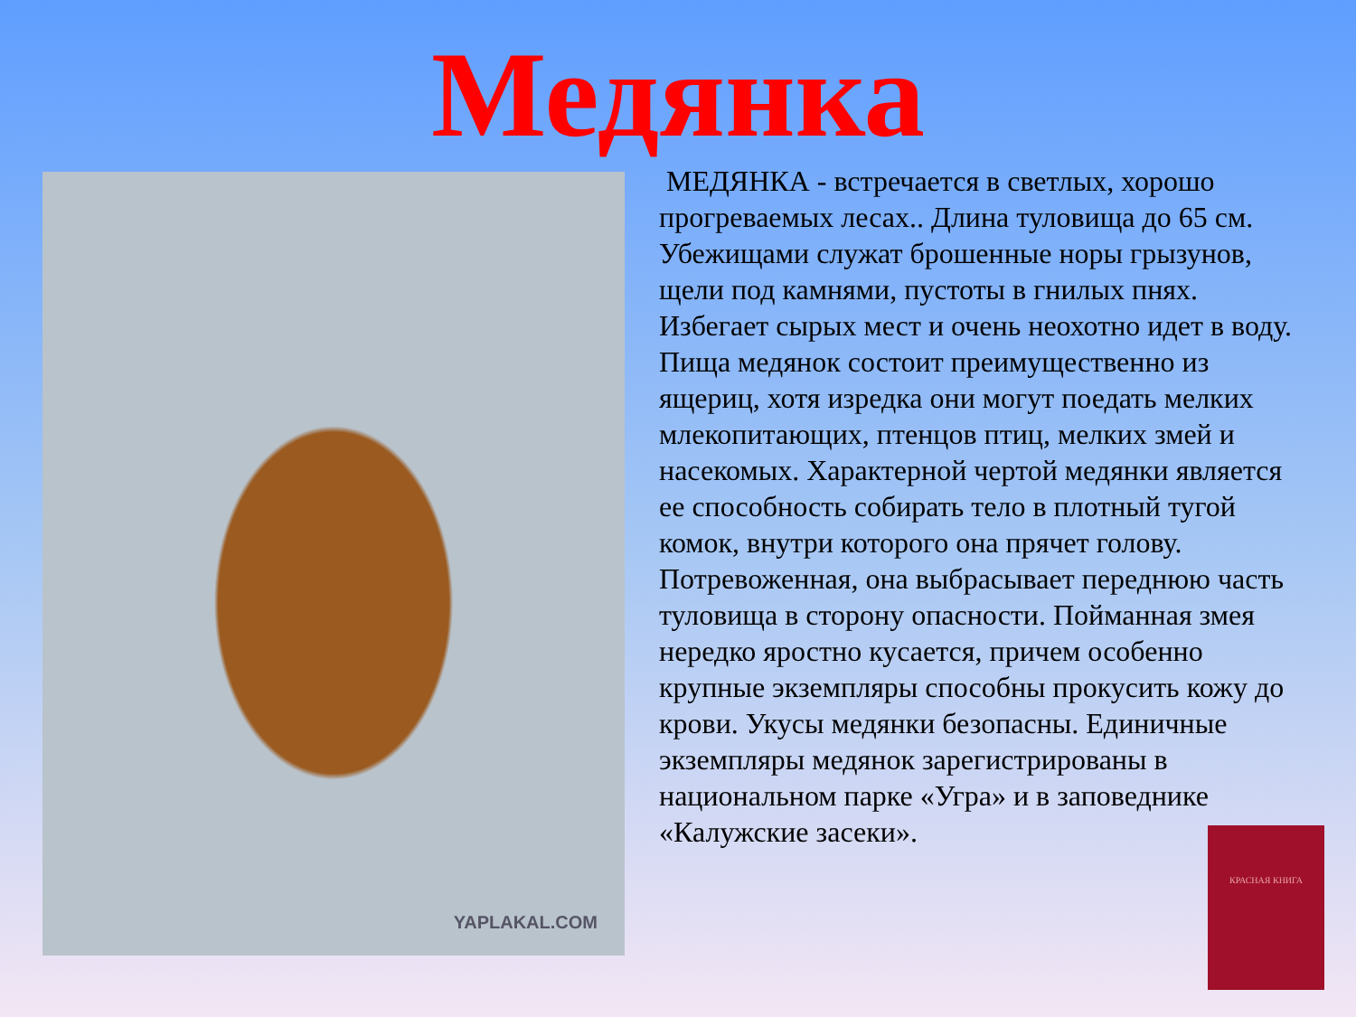Медянка
YAPLAKAL.COM
МЕДЯНКА - встречается в светлых, хорошо прогреваемых лесах.. Длина туловища до 65 см. Убежищами служат брошенные норы грызунов, щели под камнями, пустоты в гнилых пнях. Избегает сырых мест и очень неохотно идет в воду. Пища медянок состоит преимущественно из ящериц, хотя изредка они могут поедать мелких млекопитающих, птенцов птиц, мелких змей и насекомых. Характерной чертой медянки является ее способность собирать тело в плотный тугой комок, внутри которого она прячет голову. Потревоженная, она выбрасывает переднюю часть туловища в сторону опасности. Пойманная змея нередко яростно кусается, причем особенно крупные экземпляры способны прокусить кожу до крови. Укусы медянки безопасны. Единичные экземпляры медянок зарегистрированы в национальном парке «Угра» и в заповеднике «Калужские засеки».
КРАСНАЯ КНИГА